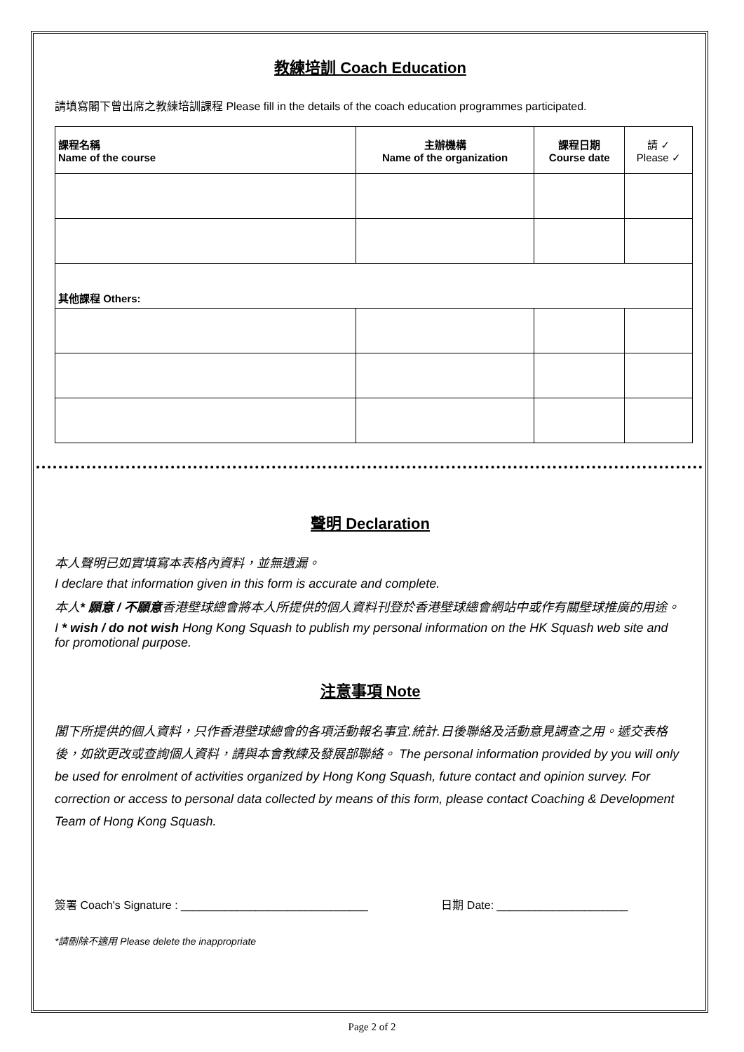教練培訓 Coach Education
請填寫閣下曾出席之教練培訓課程 Please fill in the details of the coach education programmes participated.
| 課程名稱 Name of the course | 主辦機構 Name of the organization | 課程日期 Course date | 請 ✓ Please ✓ |
| --- | --- | --- | --- |
| 其他課程 Others: | | | |
聲明 Declaration
本人聲明已如實填寫本表格內資料，並無遺漏。
I declare that information given in this form is accurate and complete.
本人* 願意 / 不願意香港壁球總會將本人所提供的個人資料刊登於香港壁球總會網站中或作有關壁球推廣的用途。
I * wish / do not wish Hong Kong Squash to publish my personal information on the HK Squash web site and for promotional purpose.
注意事項 Note
閣下所提供的個人資料，只作香港壁球總會的各項活動報名事宜.統計.日後聯絡及活動意見調查之用。遞交表格後，如欲更改或查詢個人資料，請與本會教練及發展部聯絡。 The personal information provided by you will only be used for enrolment of activities organized by Hong Kong Squash, future contact and opinion survey. For correction or access to personal data collected by means of this form, please contact Coaching & Development Team of Hong Kong Squash.
簽署 Coach's Signature : ______________________________ 日期 Date: _____________________
*請刪除不適用 Please delete the inappropriate
Page 2 of 2